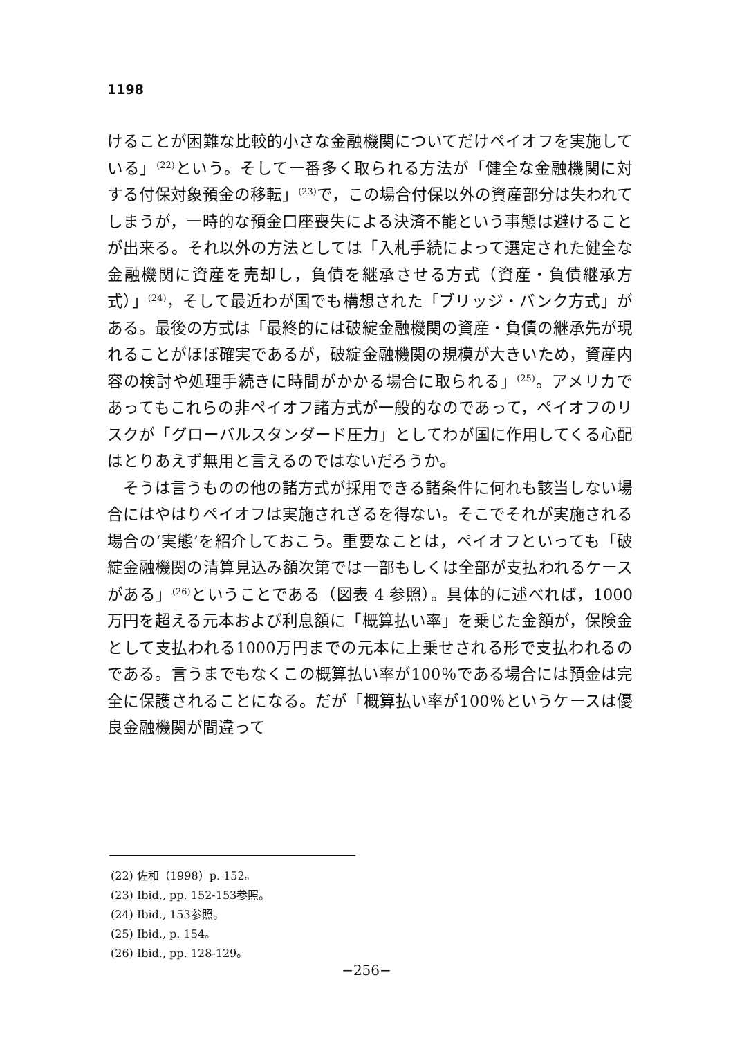1198
けることが困難な比較的小さな金融機関についてだけペイオフを実施している」<sup>(22)</sup>という。そして一番多く取られる方法が「健全な金融機関に対する付保対象預金の移転」<sup>(23)</sup>で，この場合付保以外の資産部分は失われてしまうが，一時的な預金口座喪失による決済不能という事態は避けることが出来る。それ以外の方法としては「入札手続によって選定された健全な金融機関に資産を売却し，負債を継承させる方式（資産・負債継承方式）」<sup>(24)</sup>，そして最近わが国でも構想された「ブリッジ・バンク方式」がある。最後の方式は「最終的には破綻金融機関の資産・負債の継承先が現れることがほぼ確実であるが，破綻金融機関の規模が大きいため，資産内容の検討や処理手続きに時間がかかる場合に取られる」<sup>(25)</sup>。アメリカであってもこれらの非ペイオフ諸方式が一般的なのであって，ペイオフのリスクが「グローバルスタンダード圧力」としてわが国に作用してくる心配はとりあえず無用と言えるのではないだろうか。
そうは言うものの他の諸方式が採用できる諸条件に何れも該当しない場合にはやはりペイオフは実施されざるを得ない。そこでそれが実施される場合の‘実態’を紹介しておこう。重要なことは，ペイオフといっても「破綻金融機関の清算見込み額次第では一部もしくは全部が支払われるケースがある」<sup>(26)</sup>ということである（図表 4 参照）。具体的に述べれば，1000万円を超える元本および利息額に「概算払い率」を乗じた金額が，保険金として支払われる1000万円までの元本に上乗せされる形で支払われるのである。言うまでもなくこの概算払い率が100％である場合には預金は完全に保護されることになる。だが「概算払い率が100％というケースは優良金融機関が間違って
(22) 佐和（1998）p. 152。
(23) Ibid., pp. 152-153参照。
(24) Ibid., 153参照。
(25) Ibid., p. 154。
(26) Ibid., pp. 128-129。
−256−